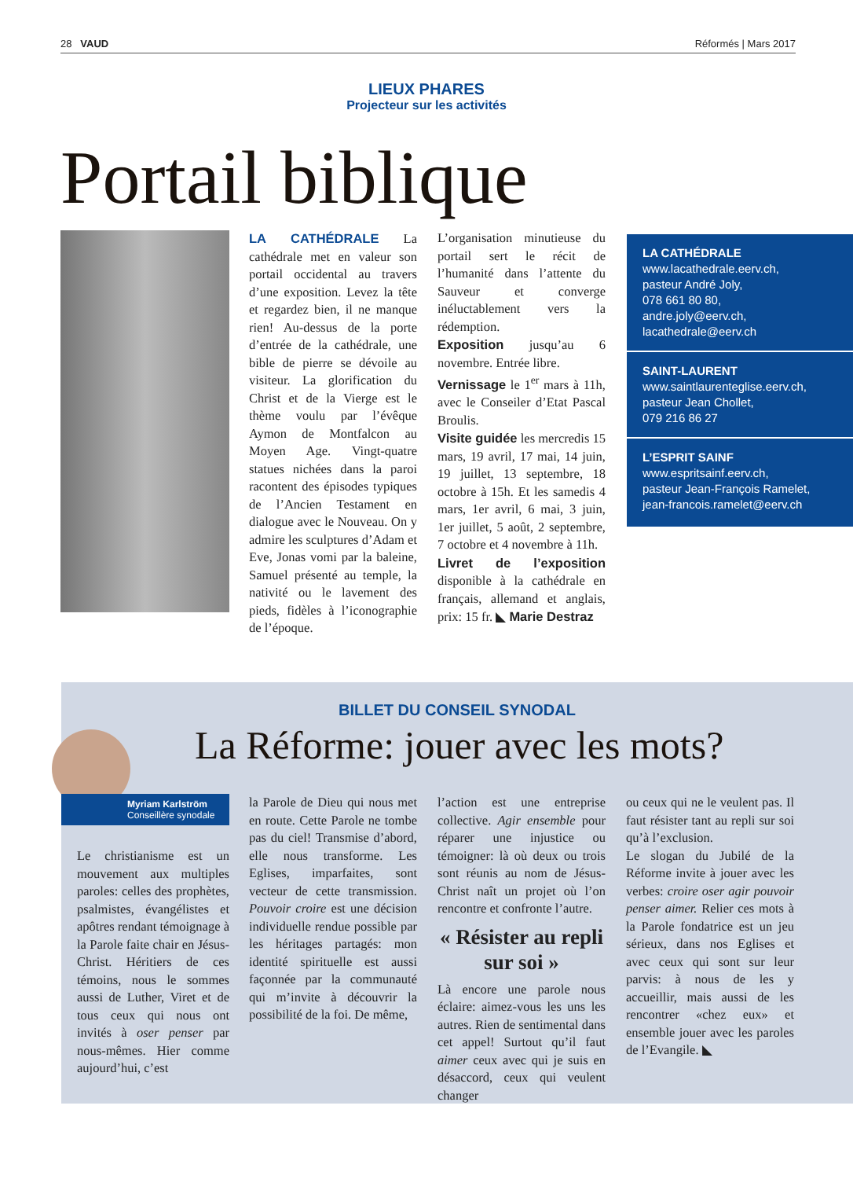28 VAUD Réformés | Mars 2017
LIEUX PHARES
Projecteur sur les activités
Portail biblique
LA CATHÉDRALE La cathédrale met en valeur son portail occidental au travers d’une exposition. Levez la tête et regardez bien, il ne manque rien! Au-dessus de la porte d’entrée de la cathédrale, une bible de pierre se dévoile au visiteur. La glorification du Christ et de la Vierge est le thème voulu par l’évêque Aymon de Montfalcon au Moyen Age. Vingt-quatre statues nichées dans la paroi racontent des épisodes typiques de l’Ancien Testament en dialogue avec le Nouveau. On y admire les sculptures d’Adam et Eve, Jonas vomi par la baleine, Samuel présenté au temple, la nativité ou le lavement des pieds, fidèles à l’iconographie de l’époque.
L’organisation minutieuse du portail sert le récit de l’humanité dans l’attente du Sauveur et converge inéluctablement vers la rédemption.
Exposition jusqu’au 6 novembre. Entrée libre.
Vernissage le 1<sup>er</sup> mars à 11h, avec le Conseiler d’Etat Pascal Broulis.
Visite guidée les mercredis 15 mars, 19 avril, 17 mai, 14 juin, 19 juillet, 13 septembre, 18 octobre à 15h. Et les samedis 4 mars, 1er avril, 6 mai, 3 juin, 1er juillet, 5 août, 2 septembre, 7 octobre et 4 novembre à 11h.
Livret de l’exposition disponible à la cathédrale en français, allemand et anglais, prix: 15 fr. ◣ Marie Destraz
LA CATHÉDRALE
www.lacathedrale.eerv.ch,
pasteur André Joly,
078 661 80 80,
andre.joly@eerv.ch,
lacathedrale@eerv.ch
SAINT-LAURENT
www.saintlaurenteglise.eerv.ch,
pasteur Jean Chollet,
079 216 86 27
L’ESPRIT SAINF
www.espritsainf.eerv.ch,
pasteur Jean-François Ramelet, jean-francois.ramelet@eerv.ch
BILLET DU CONSEIL SYNODAL
La Réforme: jouer avec les mots?
Myriam Karlström
Conseillère synodale
Le christianisme est un mouvement aux multiples paroles: celles des prophètes, psalmistes, évangélistes et apôtres rendant témoignage à la Parole faite chair en Jésus-Christ. Héritiers de ces témoins, nous le sommes aussi de Luther, Viret et de tous ceux qui nous ont invités à oser penser par nous-mêmes. Hier comme aujourd’hui, c’est
la Parole de Dieu qui nous met en route. Cette Parole ne tombe pas du ciel! Transmise d’abord, elle nous transforme. Les Eglises, imparfaites, sont vecteur de cette transmission. Pouvoir croire est une décision individuelle rendue possible par les héritages partagés: mon identité spirituelle est aussi façonnée par la communauté qui m’invite à découvrir la possibilité de la foi. De même,
l’action est une entreprise collective. Agir ensemble pour réparer une injustice ou témoigner: là où deux ou trois sont réunis au nom de Jésus-Christ naît un projet où l’on rencontre et confronte l’autre.
« Résister au repli sur soi »
Là encore une parole nous éclaire: aimez-vous les uns les autres. Rien de sentimental dans cet appel! Surtout qu’il faut aimer ceux avec qui je suis en désaccord, ceux qui veulent changer
ou ceux qui ne le veulent pas. Il faut résister tant au repli sur soi qu’à l’exclusion.
Le slogan du Jubilé de la Réforme invite à jouer avec les verbes: croire oser agir pouvoir penser aimer. Relier ces mots à la Parole fondatrice est un jeu sérieux, dans nos Eglises et avec ceux qui sont sur leur parvis: à nous de les y accueillir, mais aussi de les rencontrer «chez eux» et ensemble jouer avec les paroles de l’Evangile. ◣